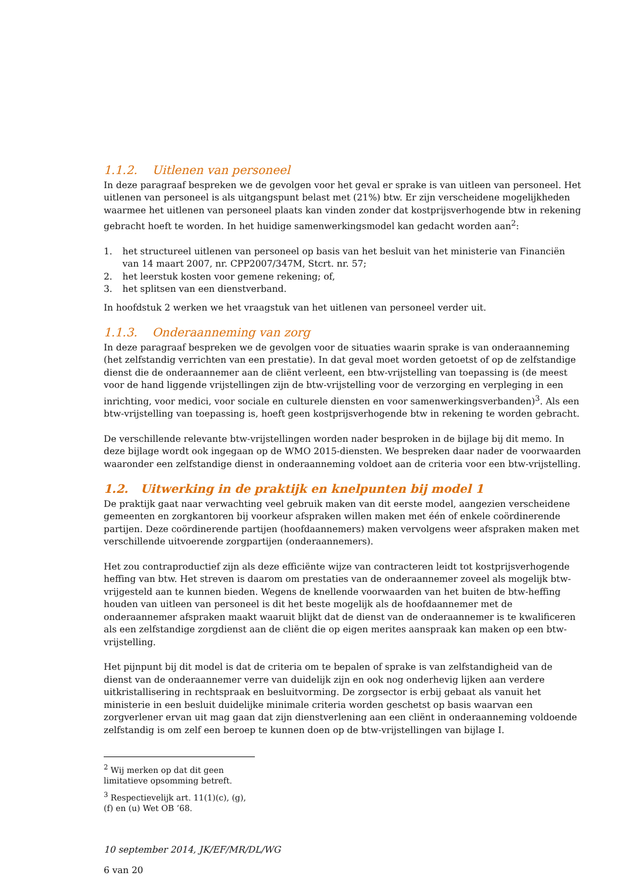1.1.2. Uitlenen van personeel
In deze paragraaf bespreken we de gevolgen voor het geval er sprake is van uitleen van personeel. Het uitlenen van personeel is als uitgangspunt belast met (21%) btw. Er zijn verscheidene mogelijkheden waarmee het uitlenen van personeel plaats kan vinden zonder dat kostprijsverhogende btw in rekening gebracht hoeft te worden. In het huidige samenwerkingsmodel kan gedacht worden aan<sup>2</sup>:
1. het structureel uitlenen van personeel op basis van het besluit van het ministerie van Financiën van 14 maart 2007, nr. CPP2007/347M, Stcrt. nr. 57;
2. het leerstuk kosten voor gemene rekening; of,
3. het splitsen van een dienstverband.
In hoofdstuk 2 werken we het vraagstuk van het uitlenen van personeel verder uit.
1.1.3. Onderaanneming van zorg
In deze paragraaf bespreken we de gevolgen voor de situaties waarin sprake is van onderaanneming (het zelfstandig verrichten van een prestatie). In dat geval moet worden getoetst of op de zelfstandige dienst die de onderaannemer aan de cliënt verleent, een btw-vrijstelling van toepassing is (de meest voor de hand liggende vrijstellingen zijn de btw-vrijstelling voor de verzorging en verpleging in een inrichting, voor medici, voor sociale en culturele diensten en voor samenwerkingsverbanden)<sup>3</sup>. Als een btw-vrijstelling van toepassing is, hoeft geen kostprijsverhogende btw in rekening te worden gebracht.
De verschillende relevante btw-vrijstellingen worden nader besproken in de bijlage bij dit memo. In deze bijlage wordt ook ingegaan op de WMO 2015-diensten. We bespreken daar nader de voorwaarden waaronder een zelfstandige dienst in onderaanneming voldoet aan de criteria voor een btw-vrijstelling.
1.2. Uitwerking in de praktijk en knelpunten bij model 1
De praktijk gaat naar verwachting veel gebruik maken van dit eerste model, aangezien verscheidene gemeenten en zorgkantoren bij voorkeur afspraken willen maken met één of enkele coördinerende partijen. Deze coördinerende partijen (hoofdaannemers) maken vervolgens weer afspraken maken met verschillende uitvoerende zorgpartijen (onderaannemers).
Het zou contraproductief zijn als deze efficiënte wijze van contracteren leidt tot kostprijsverhogende heffing van btw. Het streven is daarom om prestaties van de onderaannemer zoveel als mogelijk btw-vrijgesteld aan te kunnen bieden. Wegens de knellende voorwaarden van het buiten de btw-heffing houden van uitleen van personeel is dit het beste mogelijk als de hoofdaannemer met de onderaannemer afspraken maakt waaruit blijkt dat de dienst van de onderaannemer is te kwalificeren als een zelfstandige zorgdienst aan de cliënt die op eigen merites aanspraak kan maken op een btw-vrijstelling.
Het pijnpunt bij dit model is dat de criteria om te bepalen of sprake is van zelfstandigheid van de dienst van de onderaannemer verre van duidelijk zijn en ook nog onderhevig lijken aan verdere uitkristallisering in rechtspraak en besluitvorming. De zorgsector is erbij gebaat als vanuit het ministerie in een besluit duidelijke minimale criteria worden geschetst op basis waarvan een zorgverlener ervan uit mag gaan dat zijn dienstverlening aan een cliënt in onderaanneming voldoende zelfstandig is om zelf een beroep te kunnen doen op de btw-vrijstellingen van bijlage I.
<sup>2</sup> Wij merken op dat dit geen limitatieve opsomming betreft.
<sup>3</sup> Respectievelijk art. 11(1)(c), (g), (f) en (u) Wet OB ’68.
10 september 2014, JK/EF/MR/DL/WG
6 van 20